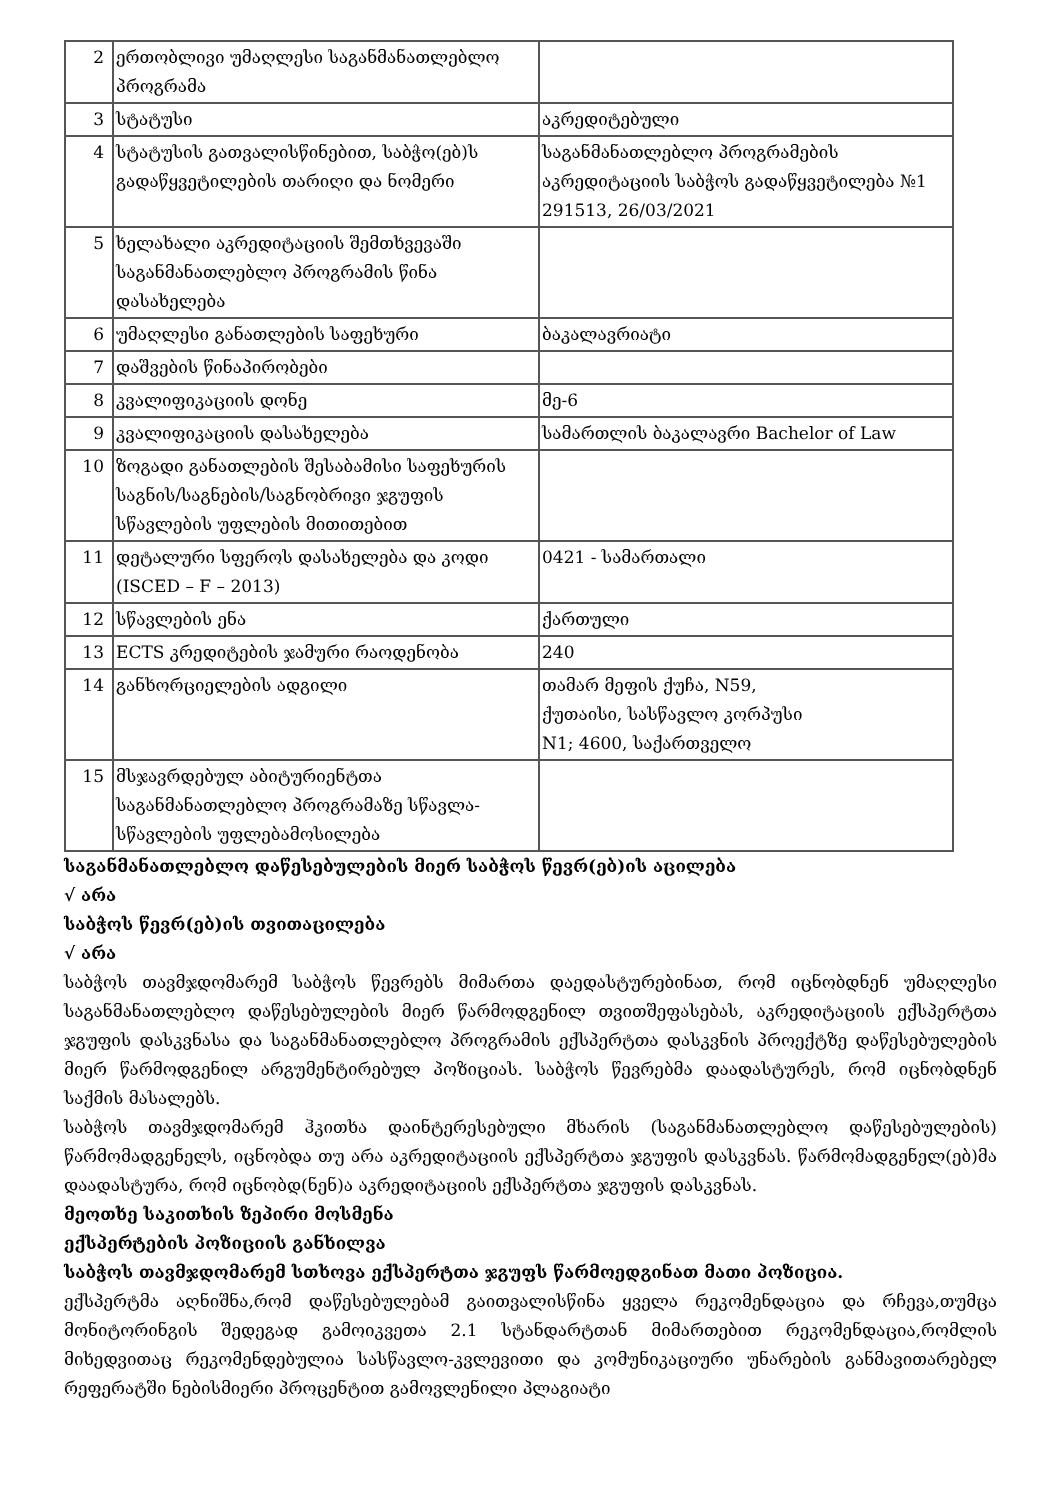| 2 | ერთობლივი უმაღლესი საგანმანათლებლო პროგრამა | |
| 3 | სტატუსი | აკრედიტებული |
| 4 | სტატუსის გათვალისწინებით, საბჭო(ებ)ს გადაწყვეტილების თარიღი და ნომერი | საგანმანათლებლო პროგრამების აკრედიტაციის საბჭოს გადაწყვეტილება №1 291513, 26/03/2021 |
| 5 | ხელახალი აკრედიტაციის შემთხვევაში საგანმანათლებლო პროგრამის წინა დასახელება | |
| 6 | უმაღლესი განათლების საფეხური | ბაკალავრიატი |
| 7 | დაშვების წინაპირობები | |
| 8 | კვალიფიკაციის დონე | მე-6 |
| 9 | კვალიფიკაციის დასახელება | სამართლის ბაკალავრი Bachelor of Law |
| 10 | ზოგადი განათლების შესაბამისი საფეხურის საგნის/საგნების/საგნობრივი ჯგუფის სწავლების უფლების მითითებით | |
| 11 | დეტალური სფეროს დასახელება და კოდი (ISCED – F – 2013) | 0421 - სამართალი |
| 12 | სწავლების ენა | ქართული |
| 13 | ECTS კრედიტების ჯამური რაოდენობა | 240 |
| 14 | განხორციელების ადგილი | თამარ მეფის ქუჩა, N59, ქუთაისი, სასწავლო კორპუსი N1; 4600, საქართველო |
| 15 | მსჯავრდებულ აბიტურიენტთა საგანმანათლებლო პროგრამაზე სწავლა-სწავლების უფლებამოსილება | |
საგანმანათლებლო დაწესებულების მიერ საბჭოს წევრ(ებ)ის აცილება
√ არა
საბჭოს წევრ(ებ)ის თვითაცილება
√ არა
საბჭოს თავმჯდომარემ საბჭოს წევრებს მიმართა დაედასტურებინათ, რომ იცნობდნენ უმაღლესი საგანმანათლებლო დაწესებულების მიერ წარმოდგენილ თვითშეფასებას, აკრედიტაციის ექსპერტთა ჯგუფის დასკვნასა და საგანმანათლებლო პროგრამის ექსპერტთა დასკვნის პროექტზე დაწესებულების მიერ წარმოდგენილ არგუმენტირებულ პოზიციას. საბჭოს წევრებმა დაადასტურეს, რომ იცნობდნენ საქმის მასალებს.
საბჭოს თავმჯდომარემ ჰკითხა დაინტერესებული მხარის (საგანმანათლებლო დაწესებულების) წარმომადგენელს, იცნობდა თუ არა აკრედიტაციის ექსპერტთა ჯგუფის დასკვნას. წარმომადგენელ(ებ)მა დაადასტურა, რომ იცნობდ(ნენ)ა აკრედიტაციის ექსპერტთა ჯგუფის დასკვნას.
მეოთხე საკითხის ზეპირი მოსმენა
ექსპერტების პოზიციის განხილვა
საბჭოს თავმჯდომარემ სთხოვა ექსპერტთა ჯგუფს წარმოედგინათ მათი პოზიცია.
ექსპერტმა აღნიშნა,რომ დაწესებულებამ გაითვალისწინა ყველა რეკომენდაცია და რჩევა,თუმცა მონიტორინგის შედეგად გამოიკვეთა 2.1 სტანდარტთან მიმართებით რეკომენდაცია,რომლის მიხედვითაც რეკომენდებულია სასწავლო-კვლევითი და კომუნიკაციური უნარების განმავითარებელ რეფერატში ნებისმიერი პროცენტით გამოვლენილი პლაგიატი